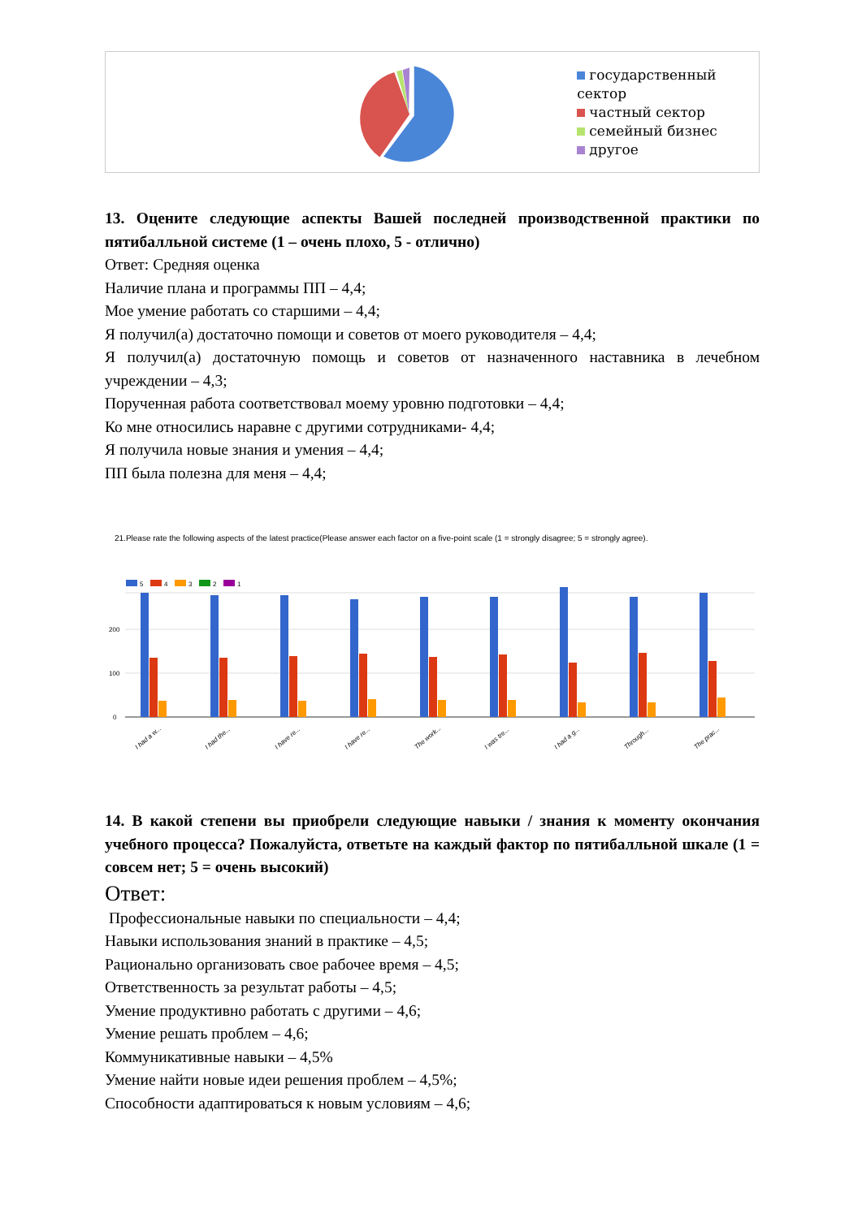государственный сектор
частный сектор
семейный бизнес
другое
13. Оцените следующие аспекты Вашей последней производственной практики по пятибалльной системе (1 – очень плохо, 5 - отлично)
Ответ: Средняя оценка
Наличие плана и программы ПП – 4,4;
Мое умение работать со старшими – 4,4;
Я получил(а) достаточно помощи и советов от моего руководителя – 4,4;
Я получил(а) достаточную помощь и советов от назначенного наставника в лечебном учреждении – 4,3;
Порученная работа соответствовал моему уровню подготовки – 4,4;
Ко мне относились наравне с другими сотрудниками- 4,4;
Я получила новые знания и умения – 4,4;
ПП была полезна для меня – 4,4;
21.Please rate the following aspects of the latest practice(Please answer each factor on a five-point scale (1 = strongly disagree; 5 = strongly agree).
5
4
3
2
1
200
100
0
I had a w...
I had the...
I have re...
I have re...
The work...
I was tre...
I had a g...
Through...
The prac...
14. В какой степени вы приобрели следующие навыки / знания к моменту окончания учебного процесса? Пожалуйста, ответьте на каждый фактор по пятибалльной шкале (1 = совсем нет; 5 = очень высокий)
Ответ:
Профессиональные навыки по специальности – 4,4;
Навыки использования знаний в практике – 4,5;
Рационально организовать свое рабочее время – 4,5;
Ответственность за результат работы – 4,5;
Умение продуктивно работать с другими – 4,6;
Умение решать проблем – 4,6;
Коммуникативные навыки – 4,5%
Умение найти новые идеи решения проблем – 4,5%;
Способности адаптироваться к новым условиям – 4,6;